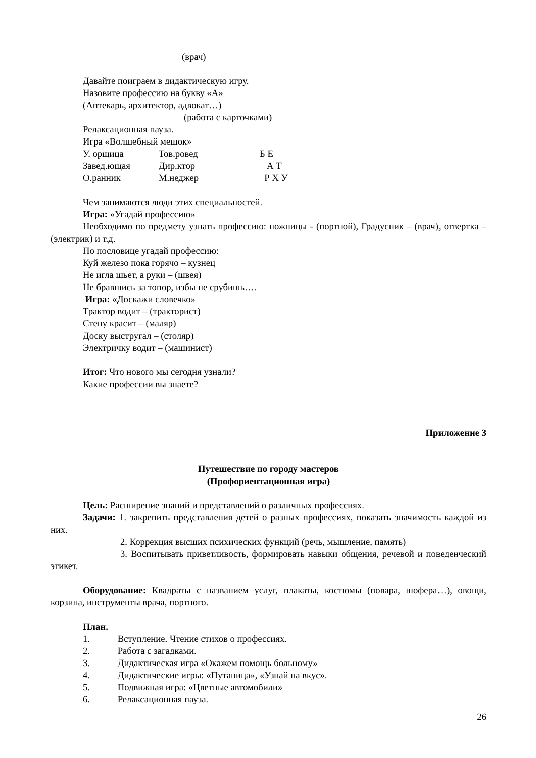(врач)
Давайте поиграем в дидактическую игру.
Назовите профессию на букву «А»
(Аптекарь, архитектор, адвокат…)
(работа с карточками)
Релаксационная пауза.
Игра «Волшебный мешок»
У. орщица Тов.ровед Б Е
Завед.ющая Дир.ктор А Т
О.ранник М.неджер Р Х У
Чем занимаются люди этих специальностей.
Игра: «Угадай профессию»
Необходимо по предмету узнать профессию: ножницы - (портной), Градусник – (врач), отвертка – (электрик) и т.д.
По пословице угадай профессию:
Куй железо пока горячо – кузнец
Не игла шьет, а руки – (швея)
Не бравшись за топор, избы не срубишь….
Игра: «Доскажи словечко»
Трактор водит – (тракторист)
Стену красит – (маляр)
Доску выстругал – (столяр)
Электричку водит – (машинист)
Итог: Что нового мы сегодня узнали?
Какие профессии вы знаете?
Приложение 3
Путешествие по городу мастеров
(Профориентационная игра)
Цель: Расширение знаний и представлений о различных профессиях.
Задачи: 1. закрепить представления детей о разных профессиях, показать значимость каждой из них.
2. Коррекция высших психических функций (речь, мышление, память)
3. Воспитывать приветливость, формировать навыки общения, речевой и поведенческий этикет.
Оборудование: Квадраты с названием услуг, плакаты, костюмы (повара, шофера…), овощи, корзина, инструменты врача, портного.
План.
1. Вступление. Чтение стихов о профессиях.
2. Работа с загадками.
3. Дидактическая игра «Окажем помощь больному»
4. Дидактические игры: «Путаница», «Узнай на вкус».
5. Подвижная игра: «Цветные автомобили»
6. Релаксационная пауза.
26